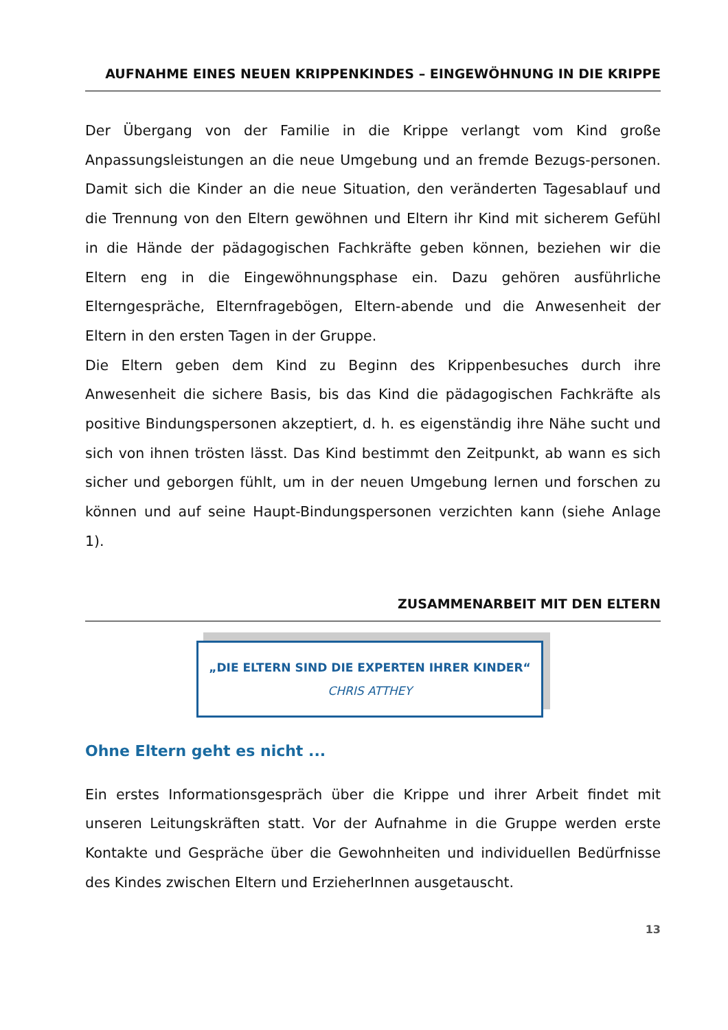AUFNAHME EINES NEUEN KRIPPENKINDES – EINGEWÖHNUNG IN DIE KRIPPE
Der Übergang von der Familie in die Krippe verlangt vom Kind große Anpassungsleistungen an die neue Umgebung und an fremde Bezugs-personen. Damit sich die Kinder an die neue Situation, den veränderten Tagesablauf und die Trennung von den Eltern gewöhnen und Eltern ihr Kind mit sicherem Gefühl in die Hände der pädagogischen Fachkräfte geben können, beziehen wir die Eltern eng in die Eingewöhnungsphase ein. Dazu gehören ausführliche Elterngespräche, Elternfragebögen, Eltern-abende und die Anwesenheit der Eltern in den ersten Tagen in der Gruppe.
Die Eltern geben dem Kind zu Beginn des Krippenbesuches durch ihre Anwesenheit die sichere Basis, bis das Kind die pädagogischen Fachkräfte als positive Bindungspersonen akzeptiert, d. h. es eigenständig ihre Nähe sucht und sich von ihnen trösten lässt. Das Kind bestimmt den Zeitpunkt, ab wann es sich sicher und geborgen fühlt, um in der neuen Umgebung lernen und forschen zu können und auf seine Haupt-Bindungspersonen verzichten kann (siehe Anlage 1).
ZUSAMMENARBEIT MIT DEN ELTERN
„DIE ELTERN SIND DIE EXPERTEN IHRER KINDER“
CHRIS ATTHEY
Ohne Eltern geht es nicht ...
Ein erstes Informationsgespräch über die Krippe und ihrer Arbeit findet mit unseren Leitungskräften statt. Vor der Aufnahme in die Gruppe werden erste Kontakte und Gespräche über die Gewohnheiten und individuellen Bedürfnisse des Kindes zwischen Eltern und ErzieherInnen ausgetauscht.
13